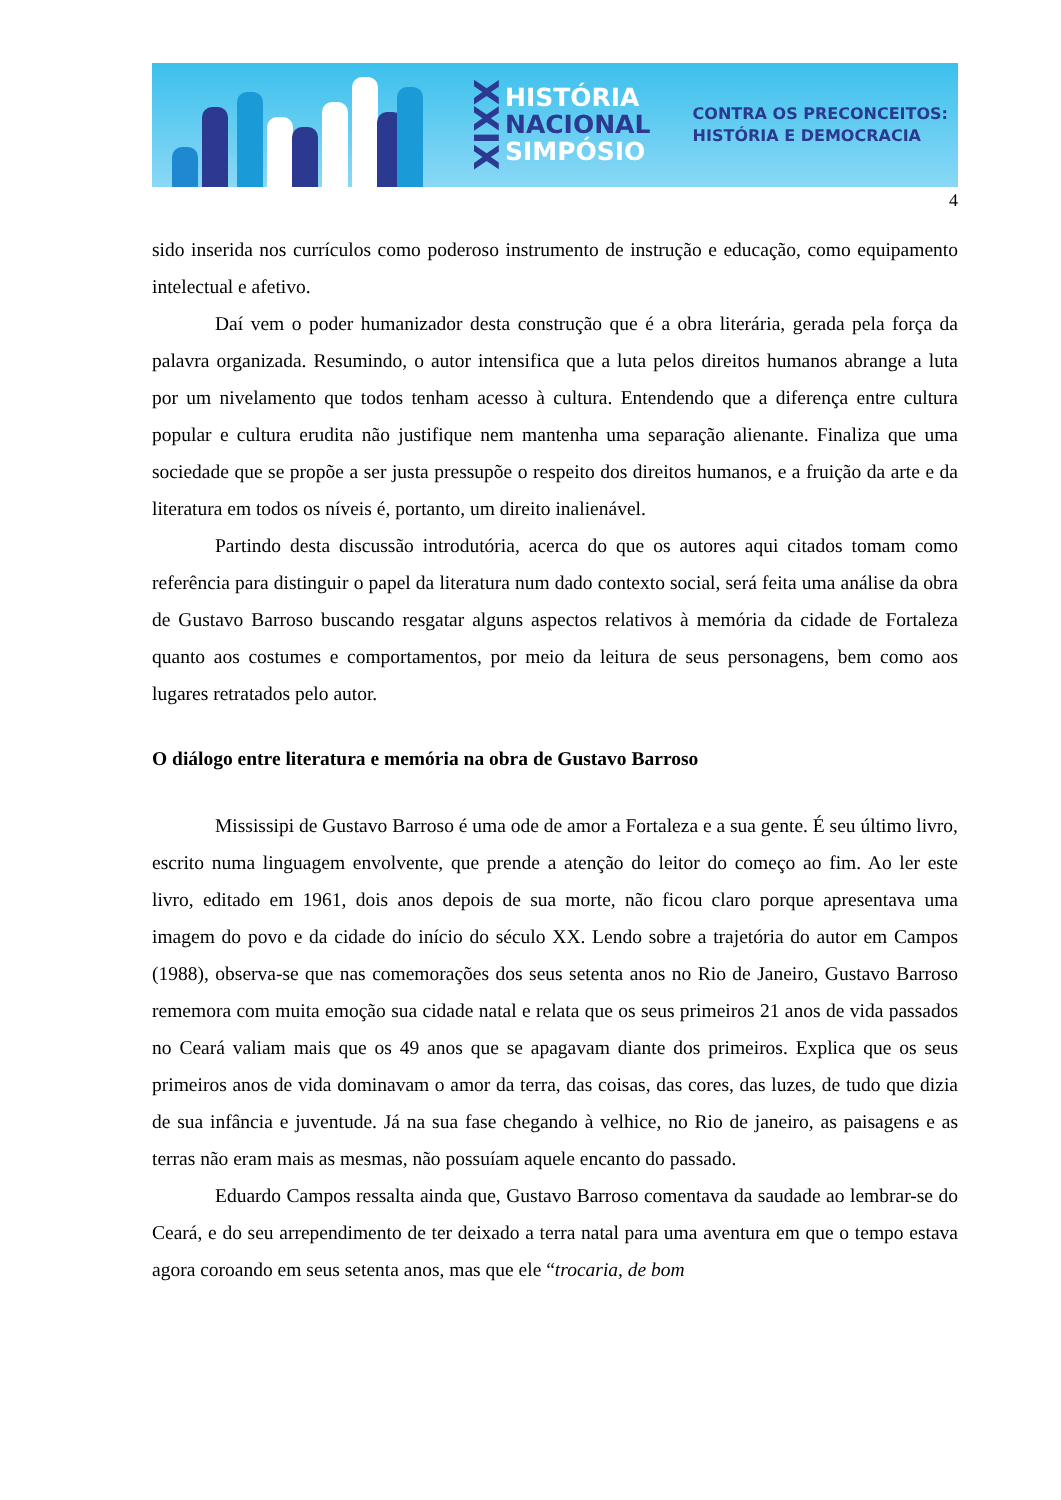XXIX
HISTÓRIA
NACIONAL
SIMPÓSIO
CONTRA OS PRECONCEITOS:
HISTÓRIA E DEMOCRACIA
4
sido inserida nos currículos como poderoso instrumento de instrução e educação, como equipamento intelectual e afetivo.
Daí vem o poder humanizador desta construção que é a obra literária, gerada pela força da palavra organizada. Resumindo, o autor intensifica que a luta pelos direitos humanos abrange a luta por um nivelamento que todos tenham acesso à cultura. Entendendo que a diferença entre cultura popular e cultura erudita não justifique nem mantenha uma separação alienante. Finaliza que uma sociedade que se propõe a ser justa pressupõe o respeito dos direitos humanos, e a fruição da arte e da literatura em todos os níveis é, portanto, um direito inalienável.
Partindo desta discussão introdutória, acerca do que os autores aqui citados tomam como referência para distinguir o papel da literatura num dado contexto social, será feita uma análise da obra de Gustavo Barroso buscando resgatar alguns aspectos relativos à memória da cidade de Fortaleza quanto aos costumes e comportamentos, por meio da leitura de seus personagens, bem como aos lugares retratados pelo autor.
O diálogo entre literatura e memória na obra de Gustavo Barroso
Mississipi de Gustavo Barroso é uma ode de amor a Fortaleza e a sua gente. É seu último livro, escrito numa linguagem envolvente, que prende a atenção do leitor do começo ao fim. Ao ler este livro, editado em 1961, dois anos depois de sua morte, não ficou claro porque apresentava uma imagem do povo e da cidade do início do século XX. Lendo sobre a trajetória do autor em Campos (1988), observa-se que nas comemorações dos seus setenta anos no Rio de Janeiro, Gustavo Barroso rememora com muita emoção sua cidade natal e relata que os seus primeiros 21 anos de vida passados no Ceará valiam mais que os 49 anos que se apagavam diante dos primeiros. Explica que os seus primeiros anos de vida dominavam o amor da terra, das coisas, das cores, das luzes, de tudo que dizia de sua infância e juventude. Já na sua fase chegando à velhice, no Rio de janeiro, as paisagens e as terras não eram mais as mesmas, não possuíam aquele encanto do passado.
Eduardo Campos ressalta ainda que, Gustavo Barroso comentava da saudade ao lembrar-se do Ceará, e do seu arrependimento de ter deixado a terra natal para uma aventura em que o tempo estava agora coroando em seus setenta anos, mas que ele “trocaria, de bom